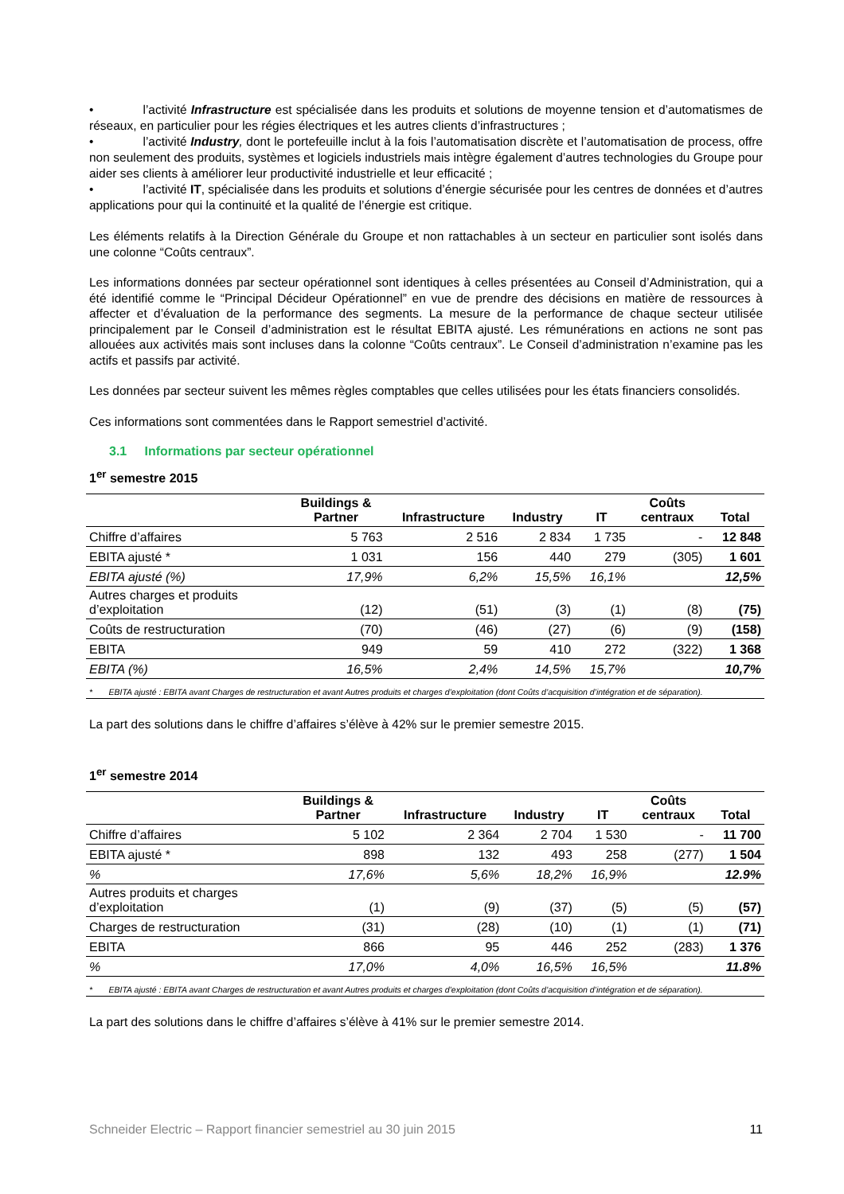• l’activité Infrastructure est spécialisée dans les produits et solutions de moyenne tension et d’automatismes de réseaux, en particulier pour les régies électriques et les autres clients d’infrastructures ;
• l’activité Industry, dont le portefeuille inclut à la fois l’automatisation discrète et l’automatisation de process, offre non seulement des produits, systèmes et logiciels industriels mais intègre également d’autres technologies du Groupe pour aider ses clients à améliorer leur productivité industrielle et leur efficacité ;
• l’activité IT, spécialisée dans les produits et solutions d’énergie sécurisée pour les centres de données et d’autres applications pour qui la continuité et la qualité de l’énergie est critique.
Les éléments relatifs à la Direction Générale du Groupe et non rattachables à un secteur en particulier sont isolés dans une colonne “Coûts centraux”.
Les informations données par secteur opérationnel sont identiques à celles présentées au Conseil d’Administration, qui a été identifié comme le “Principal Décideur Opérationnel” en vue de prendre des décisions en matière de ressources à affecter et d’évaluation de la performance des segments. La mesure de la performance de chaque secteur utilisée principalement par le Conseil d’administration est le résultat EBITA ajusté. Les rémunérations en actions ne sont pas allouées aux activités mais sont incluses dans la colonne “Coûts centraux”. Le Conseil d’administration n’examine pas les actifs et passifs par activité.
Les données par secteur suivent les mêmes règles comptables que celles utilisées pour les états financiers consolidés.
Ces informations sont commentées dans le Rapport semestriel d’activité.
3.1 Informations par secteur opérationnel
1<sup>er</sup> semestre 2015
| | Buildings & Partner | Infrastructure | Industry | IT | Coûts centraux | Total |
| --- | --- | --- | --- | --- | --- | --- |
| Chiffre d’affaires | 5 763 | 2 516 | 2 834 | 1 735 | - | 12 848 |
| EBITA ajusté * | 1 031 | 156 | 440 | 279 | (305) | 1 601 |
| EBITA ajusté (%) | 17,9% | 6,2% | 15,5% | 16,1% | | 12,5% |
| Autres charges et produits d’exploitation | (12) | (51) | (3) | (1) | (8) | (75) |
| Coûts de restructuration | (70) | (46) | (27) | (6) | (9) | (158) |
| EBITA | 949 | 59 | 410 | 272 | (322) | 1 368 |
| EBITA (%) | 16,5% | 2,4% | 14,5% | 15,7% | | 10,7% |
| * EBITA ajusté : EBITA avant Charges de restructuration et avant Autres produits et charges d’exploitation (dont Coûts d’acquisition d’intégration et de séparation). | | | | | | |
La part des solutions dans le chiffre d’affaires s’élève à 42% sur le premier semestre 2015.
1<sup>er</sup> semestre 2014
| | Buildings & Partner | Infrastructure | Industry | IT | Coûts centraux | Total |
| --- | --- | --- | --- | --- | --- | --- |
| Chiffre d’affaires | 5 102 | 2 364 | 2 704 | 1 530 | - | 11 700 |
| EBITA ajusté * | 898 | 132 | 493 | 258 | (277) | 1 504 |
| % | 17,6% | 5,6% | 18,2% | 16,9% | | 12.9% |
| Autres produits et charges d’exploitation | (1) | (9) | (37) | (5) | (5) | (57) |
| Charges de restructuration | (31) | (28) | (10) | (1) | (1) | (71) |
| EBITA | 866 | 95 | 446 | 252 | (283) | 1 376 |
| % | 17,0% | 4,0% | 16,5% | 16,5% | | 11.8% |
| * EBITA ajusté : EBITA avant Charges de restructuration et avant Autres produits et charges d’exploitation (dont Coûts d’acquisition d’intégration et de séparation). | | | | | | |
La part des solutions dans le chiffre d’affaires s’élève à 41% sur le premier semestre 2014.
Schneider Electric – Rapport financier semestriel au 30 juin 2015 11